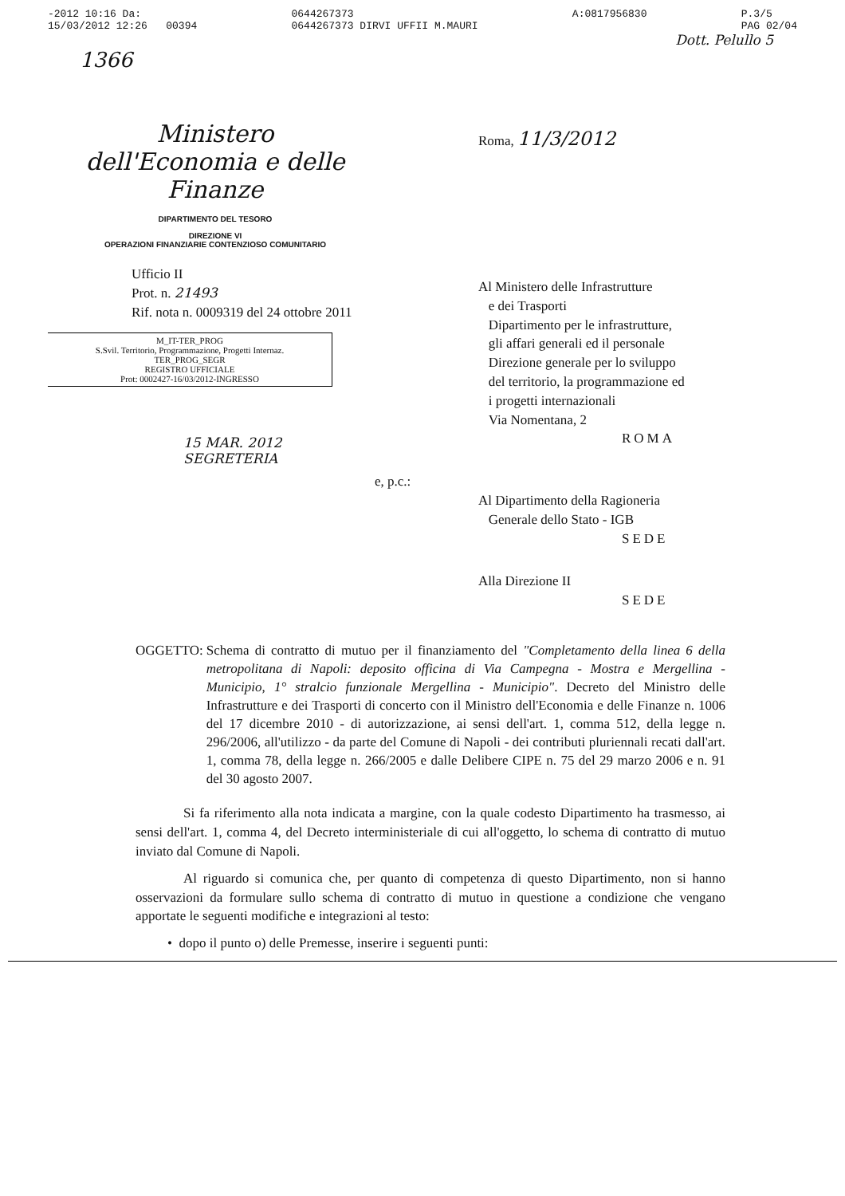-2012 10:16 Da:
15/03/2012 12:26 00394
0644267373
0644267373 DIRVI UFFII M.MAURI
A:0817956830 P.3/5
PAG 02/04
Dott. Pelullo 5
1366
Ministero
dell'Economia e delle Finanze
DIPARTIMENTO DEL TESORO
DIREZIONE VI
OPERAZIONI FINANZIARIE CONTENZIOSO COMUNITARIO
Ufficio II
Prot. n. 21493
Rif. nota n. 0009319 del 24 ottobre 2011
M_IT-TER_PROG
S.Svil. Territorio, Programmazione, Progetti Internaz.
TER_PROG_SEGR
REGISTRO UFFICIALE
Prot: 0002427-16/03/2012-INGRESSO
15 MAR. 2012
SEGRETERIA
Roma, 11/3/2012
Al Ministero delle Infrastrutture
e dei Trasporti
Dipartimento per le infrastrutture,
gli affari generali ed il personale
Direzione generale per lo sviluppo
del territorio, la programmazione ed
i progetti internazionali
Via Nomentana, 2
ROMA
e, p.c.:
Al Dipartimento della Ragioneria
Generale dello Stato - IGB
SEDE
Alla Direzione II
SEDE
OGGETTO: Schema di contratto di mutuo per il finanziamento del "Completamento della linea 6 della metropolitana di Napoli: deposito officina di Via Campegna - Mostra e Mergellina - Municipio, 1° stralcio funzionale Mergellina - Municipio". Decreto del Ministro delle Infrastrutture e dei Trasporti di concerto con il Ministro dell'Economia e delle Finanze n. 1006 del 17 dicembre 2010 - di autorizzazione, ai sensi dell'art. 1, comma 512, della legge n. 296/2006, all'utilizzo - da parte del Comune di Napoli - dei contributi pluriennali recati dall'art. 1, comma 78, della legge n. 266/2005 e dalle Delibere CIPE n. 75 del 29 marzo 2006 e n. 91 del 30 agosto 2007.
Si fa riferimento alla nota indicata a margine, con la quale codesto Dipartimento ha trasmesso, ai sensi dell'art. 1, comma 4, del Decreto interministeriale di cui all'oggetto, lo schema di contratto di mutuo inviato dal Comune di Napoli.
Al riguardo si comunica che, per quanto di competenza di questo Dipartimento, non si hanno osservazioni da formulare sullo schema di contratto di mutuo in questione a condizione che vengano apportate le seguenti modifiche e integrazioni al testo:
• dopo il punto o) delle Premesse, inserire i seguenti punti: